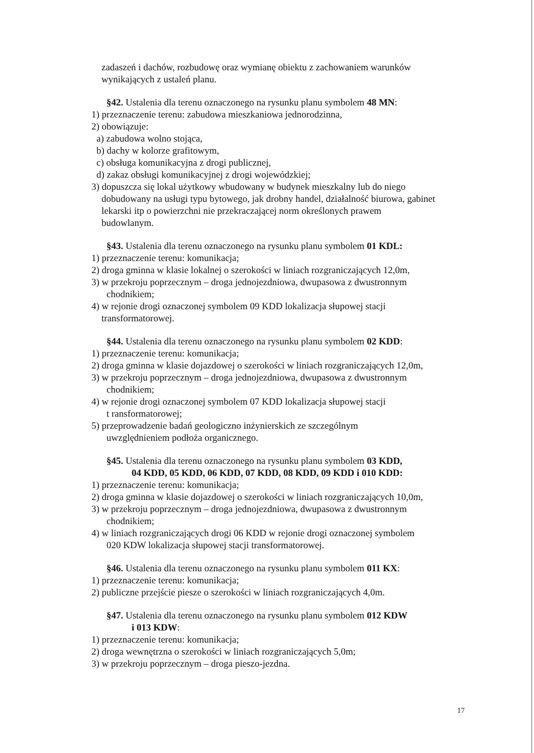zadaszeń i dachów, rozbudowę oraz wymianę obiektu z zachowaniem warunków
wynikających z ustaleń planu.
§42. Ustalenia dla terenu oznaczonego na rysunku planu symbolem 48 MN:
1) przeznaczenie terenu: zabudowa mieszkaniowa jednorodzinna,
2) obowiązuje:
a) zabudowa wolno stojąca,
b) dachy w kolorze grafitowym,
c) obsługa komunikacyjna z drogi publicznej,
d) zakaz obsługi komunikacyjnej z drogi wojewódzkiej;
3) dopuszcza się lokal użytkowy wbudowany w budynek mieszkalny lub do niego
dobudowany na usługi typu bytowego, jak drobny handel, działalność biurowa, gabinet
lekarski itp o powierzchni nie przekraczającej norm określonych prawem
budowlanym.
§43. Ustalenia dla terenu oznaczonego na rysunku planu symbolem 01 KDL:
1) przeznaczenie terenu: komunikacja;
2) droga gminna w klasie lokalnej o szerokości w liniach rozgraniczających 12,0m,
3) w przekroju poprzecznym – droga jednojezdniowa, dwupasowa z dwustronnym
chodnikiem;
4) w rejonie drogi oznaczonej symbolem 09 KDD lokalizacja słupowej stacji
transformatorowej.
§44. Ustalenia dla terenu oznaczonego na rysunku planu symbolem 02 KDD:
1) przeznaczenie terenu: komunikacja;
2) droga gminna w klasie dojazdowej o szerokości w liniach rozgraniczających 12,0m,
3) w przekroju poprzecznym – droga jednojezdniowa, dwupasowa z dwustronnym
chodnikiem;
4) w rejonie drogi oznaczonej symbolem 07 KDD lokalizacja słupowej stacji
t ransformatorowej;
5) przeprowadzenie badań geologiczno inżynierskich ze szczególnym
uwzględnieniem podłoża organicznego.
§45. Ustalenia dla terenu oznaczonego na rysunku planu symbolem 03 KDD,
04 KDD, 05 KDD, 06 KDD, 07 KDD, 08 KDD, 09 KDD i 010 KDD:
1) przeznaczenie terenu: komunikacja;
2) droga gminna w klasie dojazdowej o szerokości w liniach rozgraniczających 10,0m,
3) w przekroju poprzecznym – droga jednojezdniowa, dwupasowa z dwustronnym
chodnikiem;
4) w liniach rozgraniczających drogi 06 KDD w rejonie drogi oznaczonej symbolem
020 KDW lokalizacja słupowej stacji transformatorowej.
§46. Ustalenia dla terenu oznaczonego na rysunku planu symbolem 011 KX:
1) przeznaczenie terenu: komunikacja;
2) publiczne przejście piesze o szerokości w liniach rozgraniczających 4,0m.
§47. Ustalenia dla terenu oznaczonego na rysunku planu symbolem 012 KDW
i 013 KDW:
1) przeznaczenie terenu: komunikacja;
2) droga wewnętrzna o szerokości w liniach rozgraniczających 5,0m;
3) w przekroju poprzecznym – droga pieszo-jezdna.
17